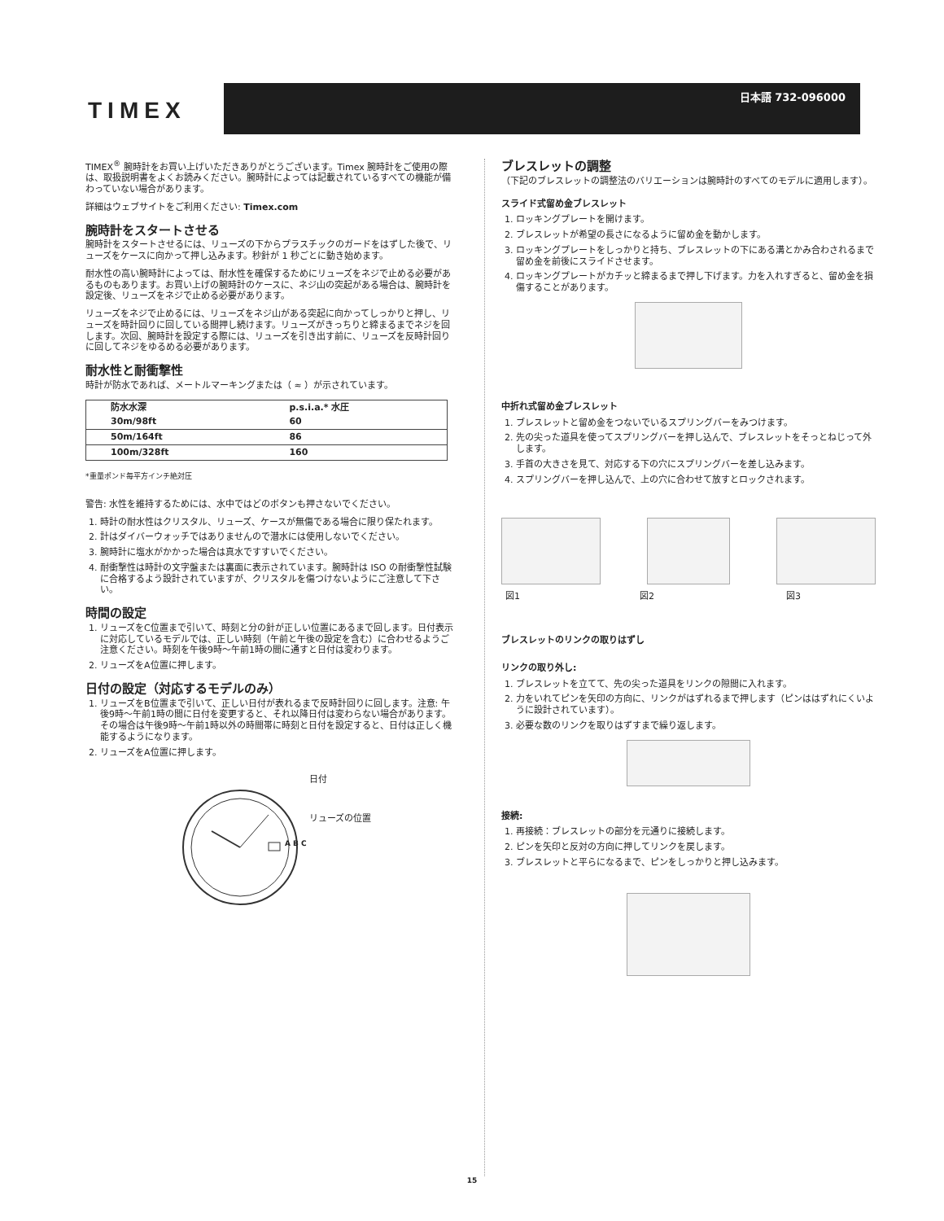TIMEX
日本語 732-096000
TIMEX<sup>®</sup> 腕時計をお買い上げいただきありがとうございます。Timex 腕時計をご使用の際は、取扱説明書をよくお読みください。腕時計によっては記載されているすべての機能が備わっていない場合があります。
詳細はウェブサイトをご利用ください: Timex.com
腕時計をスタートさせる
腕時計をスタートさせるには、リューズの下からプラスチックのガードをはずした後で、リューズをケースに向かって押し込みます。秒針が 1 秒ごとに動き始めます。
耐水性の高い腕時計によっては、耐水性を確保するためにリューズをネジで止める必要があるものもあります。お買い上げの腕時計のケースに、ネジ山の突起がある場合は、腕時計を設定後、リューズをネジで止める必要があります。
リューズをネジで止めるには、リューズをネジ山がある突起に向かってしっかりと押し、リューズを時計回りに回している間押し続けます。リューズがきっちりと締まるまでネジを回します。次回、腕時計を設定する際には、リューズを引き出す前に、リューズを反時計回りに回してネジをゆるめる必要があります。
耐水性と耐衝撃性
時計が防水であれば、メートルマーキングまたは（ ≈ ）が示されています。
| 防水水深 | p.s.i.a.* 水圧 |
| --- | --- |
| 30m/98ft | 60 |
| 50m/164ft | 86 |
| 100m/328ft | 160 |
*重量ポンド毎平方インチ絶対圧
警告: 水性を維持するためには、水中ではどのボタンも押さないでください。
1. 時計の耐水性はクリスタル、リューズ、ケースが無傷である場合に限り保たれます。
2. 計はダイバーウォッチではありませんので潜水には使用しないでください。
3. 腕時計に塩水がかかった場合は真水ですすいでください。
4. 耐衝撃性は時計の文字盤または裏面に表示されています。腕時計は ISO の耐衝撃性試験に合格するよう設計されていますが、クリスタルを傷つけないようにご注意して下さい。
時間の設定
1. リューズをC位置まで引いて、時刻と分の針が正しい位置にあるまで回します。日付表示に対応しているモデルでは、正しい時刻（午前と午後の設定を含む）に合わせるようご注意ください。時刻を午後9時～午前1時の間に通すと日付は変わります。
2. リューズをA位置に押します。
日付の設定（対応するモデルのみ）
1. リューズをB位置まで引いて、正しい日付が表れるまで反時計回りに回します。注意: 午後9時～午前1時の間に日付を変更すると、それ以降日付は変わらない場合があります。その場合は午後9時～午前1時以外の時間帯に時刻と日付を設定すると、日付は正しく機能するようになります。
2. リューズをA位置に押します。
日付
リューズの位置
A B C
ブレスレットの調整
（下記のブレスレットの調整法のバリエーションは腕時計のすべてのモデルに適用します）。
スライド式留め金ブレスレット
1. ロッキングプレートを開けます。
2. ブレスレットが希望の長さになるように留め金を動かします。
3. ロッキングプレートをしっかりと持ち、ブレスレットの下にある溝とかみ合わされるまで留め金を前後にスライドさせます。
4. ロッキングプレートがカチッと締まるまで押し下げます。力を入れすぎると、留め金を損傷することがあります。
中折れ式留め金ブレスレット
1. ブレスレットと留め金をつないでいるスプリングバーをみつけます。
2. 先の尖った道具を使ってスプリングバーを押し込んで、ブレスレットをそっとねじって外します。
3. 手首の大きさを見て、対応する下の穴にスプリングバーを差し込みます。
4. スプリングバーを押し込んで、上の穴に合わせて放すとロックされます。
図1 図2 図3
ブレスレットのリンクの取りはずし
リンクの取り外し:
1. ブレスレットを立てて、先の尖った道具をリンクの隙間に入れます。
2. 力をいれてピンを矢印の方向に、リンクがはずれるまで押します（ピンははずれにくいように設計されています）。
3. 必要な数のリンクを取りはずすまで繰り返します。
接続:
1. 再接続：ブレスレットの部分を元通りに接続します。
2. ピンを矢印と反対の方向に押してリンクを戻します。
3. ブレスレットと平らになるまで、ピンをしっかりと押し込みます。
15